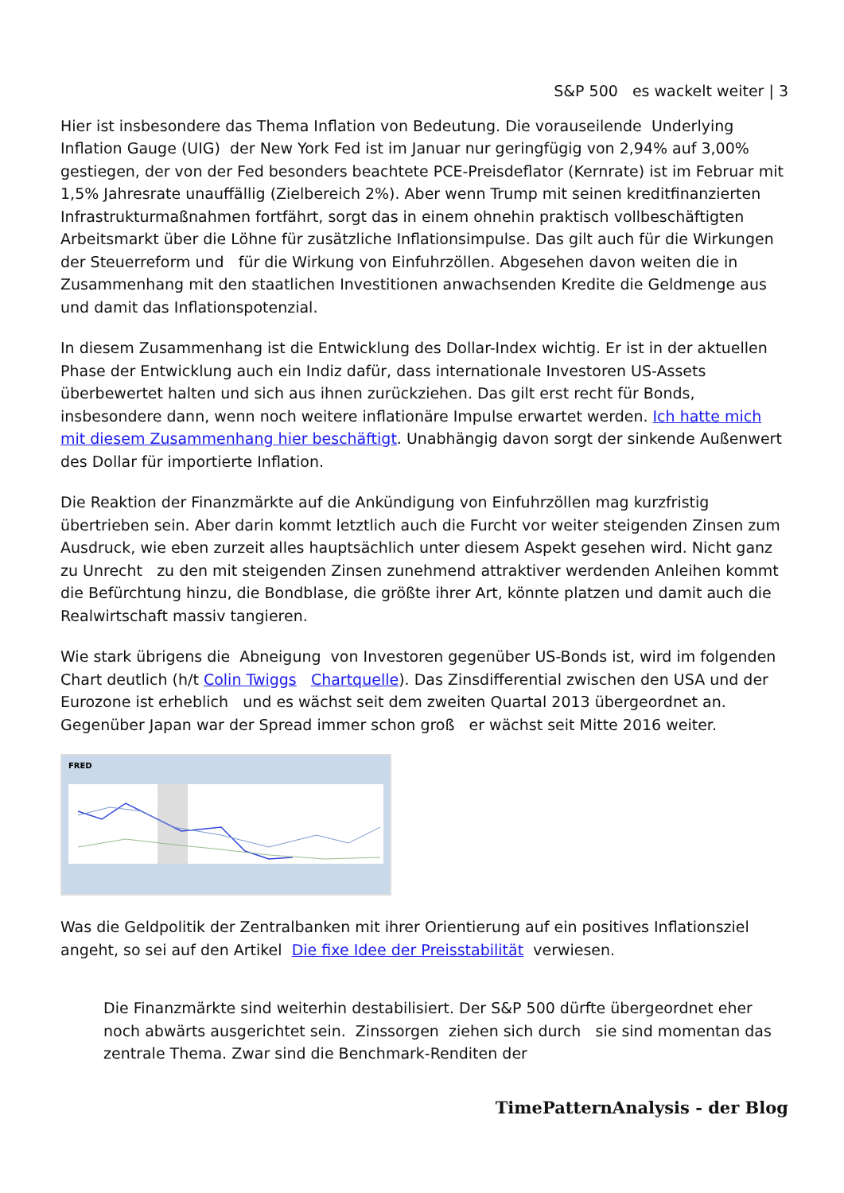S&P 500 es wackelt weiter | 3
Hier ist insbesondere das Thema Inflation von Bedeutung. Die vorauseilende Underlying Inflation Gauge (UIG) der New York Fed ist im Januar nur geringfügig von 2,94% auf 3,00% gestiegen, der von der Fed besonders beachtete PCE-Preisdeflator (Kernrate) ist im Februar mit 1,5% Jahresrate unauffällig (Zielbereich 2%). Aber wenn Trump mit seinen kreditfinanzierten Infrastrukturmaßnahmen fortfährt, sorgt das in einem ohnehin praktisch vollbeschäftigten Arbeitsmarkt über die Löhne für zusätzliche Inflationsimpulse. Das gilt auch für die Wirkungen der Steuerreform und für die Wirkung von Einfuhrzöllen. Abgesehen davon weiten die in Zusammenhang mit den staatlichen Investitionen anwachsenden Kredite die Geldmenge aus und damit das Inflationspotenzial.
In diesem Zusammenhang ist die Entwicklung des Dollar-Index wichtig. Er ist in der aktuellen Phase der Entwicklung auch ein Indiz dafür, dass internationale Investoren US-Assets überbewertet halten und sich aus ihnen zurückziehen. Das gilt erst recht für Bonds, insbesondere dann, wenn noch weitere inflationäre Impulse erwartet werden. Ich hatte mich mit diesem Zusammenhang hier beschäftigt. Unabhängig davon sorgt der sinkende Außenwert des Dollar für importierte Inflation.
Die Reaktion der Finanzmärkte auf die Ankündigung von Einfuhrzöllen mag kurzfristig übertrieben sein. Aber darin kommt letztlich auch die Furcht vor weiter steigenden Zinsen zum Ausdruck, wie eben zurzeit alles hauptsächlich unter diesem Aspekt gesehen wird. Nicht ganz zu Unrecht zu den mit steigenden Zinsen zunehmend attraktiver werdenden Anleihen kommt die Befürchtung hinzu, die Bondblase, die größte ihrer Art, könnte platzen und damit auch die Realwirtschaft massiv tangieren.
Wie stark übrigens die Abneigung von Investoren gegenüber US-Bonds ist, wird im folgenden Chart deutlich (h/t Colin Twiggs Chartquelle). Das Zinsdifferential zwischen den USA und der Eurozone ist erheblich und es wächst seit dem zweiten Quartal 2013 übergeordnet an. Gegenüber Japan war der Spread immer schon groß er wächst seit Mitte 2016 weiter.
FRED
Was die Geldpolitik der Zentralbanken mit ihrer Orientierung auf ein positives Inflationsziel angeht, so sei auf den Artikel Die fixe Idee der Preisstabilität verwiesen.
Die Finanzmärkte sind weiterhin destabilisiert. Der S&P 500 dürfte übergeordnet eher noch abwärts ausgerichtet sein. Zinssorgen ziehen sich durch sie sind momentan das zentrale Thema. Zwar sind die Benchmark-Renditen der
TimePatternAnalysis - der Blog